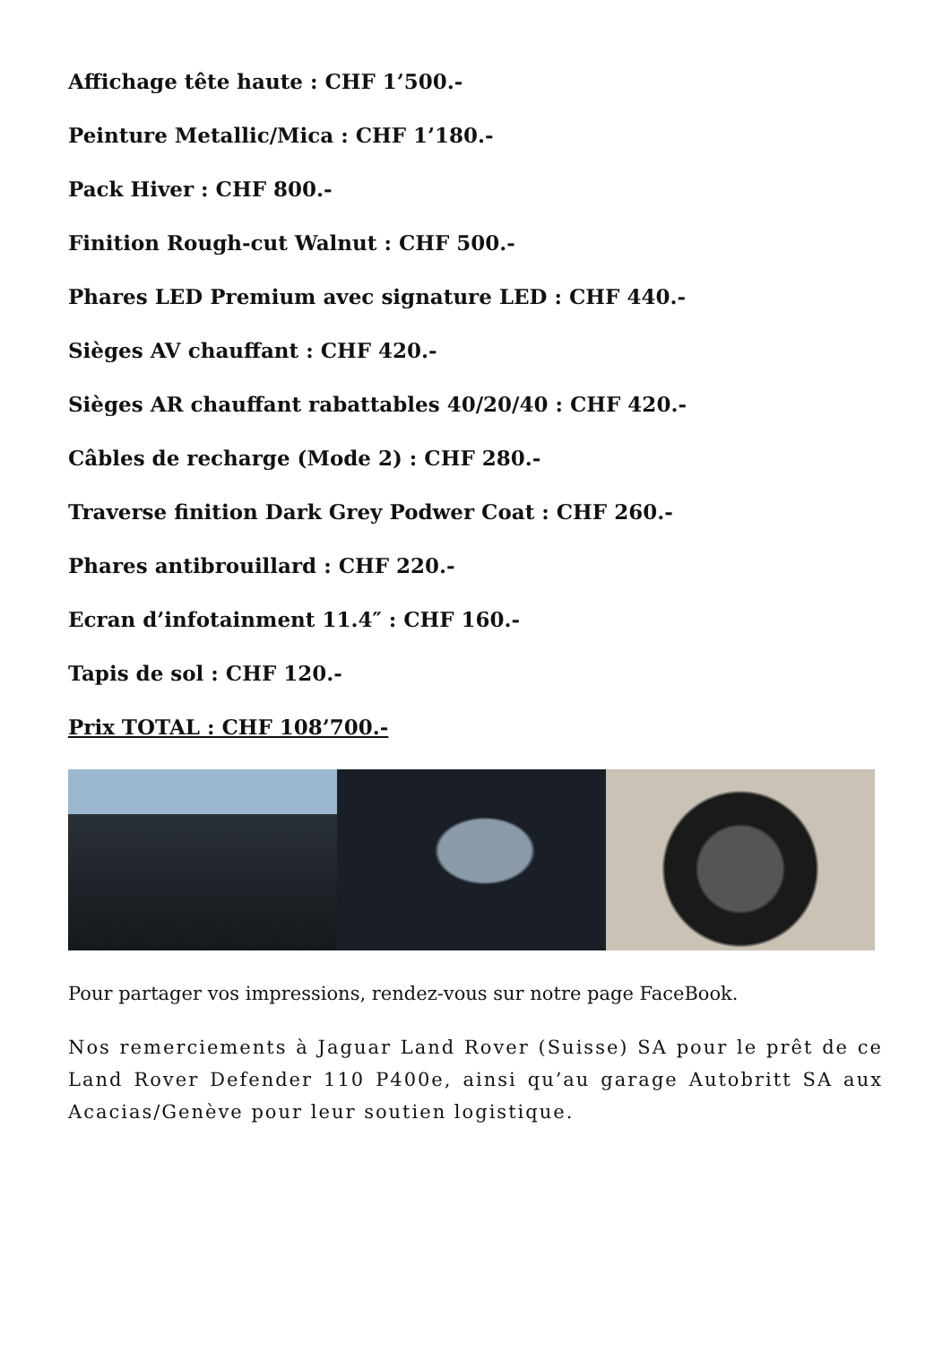Affichage tête haute : CHF 1’500.-
Peinture Metallic/Mica : CHF 1’180.-
Pack Hiver : CHF 800.-
Finition Rough-cut Walnut : CHF 500.-
Phares LED Premium avec signature LED : CHF 440.-
Sièges AV chauffant : CHF 420.-
Sièges AR chauffant rabattables 40/20/40 : CHF 420.-
Câbles de recharge (Mode 2) : CHF 280.-
Traverse finition Dark Grey Podwer Coat : CHF 260.-
Phares antibrouillard : CHF 220.-
Ecran d’infotainment 11.4″ : CHF 160.-
Tapis de sol : CHF 120.-
Prix TOTAL : CHF 108’700.-
Pour partager vos impressions, rendez-vous sur notre page FaceBook.
Nos remerciements à Jaguar Land Rover (Suisse) SA pour le prêt de ce Land Rover Defender 110 P400e, ainsi qu’au garage Autobritt SA aux Acacias/Genève pour leur soutien logistique.